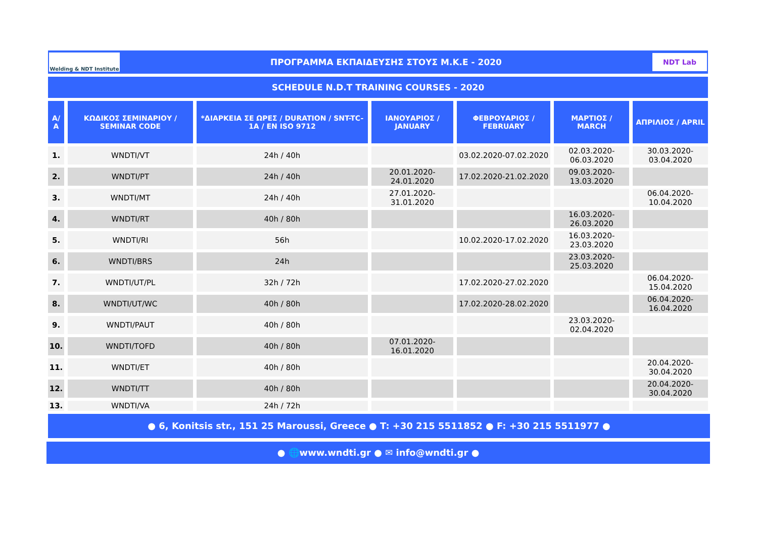Welding & NDT Institute
ΠΡΟΓΡΑΜΜΑ ΕΚΠΑΙΔΕΥΣΗΣ ΣΤΟΥΣ Μ.Κ.Ε - 2020
NDT Lab
SCHEDULE N.D.T TRAINING COURSES - 2020
| Α/Α | ΚΩΔΙΚΟΣ ΣΕΜΙΝΑΡΙΟΥ / SEMINAR CODE | *ΔΙΑΡΚΕΙΑ ΣΕ ΩΡΕΣ / DURATION / SNT-TC-1A / EN ISO 9712 | ΙΑΝΟΥΑΡΙΟΣ / JANUARY | ΦΕΒΡΟΥΑΡΙΟΣ / FEBRUARY | ΜΑΡΤΙΟΣ / MARCH | ΑΠΡΙΛΙΟΣ / APRIL |
| --- | --- | --- | --- | --- | --- | --- |
| 1. | WNDTI/VT | 24h / 40h | | 03.02.2020-07.02.2020 | 02.03.2020-06.03.2020 | 30.03.2020-03.04.2020 |
| 2. | WNDTI/PT | 24h / 40h | 20.01.2020-24.01.2020 | 17.02.2020-21.02.2020 | 09.03.2020-13.03.2020 | |
| 3. | WNDTI/MT | 24h / 40h | 27.01.2020-31.01.2020 | | | 06.04.2020-10.04.2020 |
| 4. | WNDTI/RT | 40h / 80h | | | 16.03.2020-26.03.2020 | |
| 5. | WNDTI/RI | 56h | | 10.02.2020-17.02.2020 | 16.03.2020-23.03.2020 | |
| 6. | WNDTI/BRS | 24h | | | 23.03.2020-25.03.2020 | |
| 7. | WNDTI/UT/PL | 32h / 72h | | 17.02.2020-27.02.2020 | | 06.04.2020-15.04.2020 |
| 8. | WNDTI/UT/WC | 40h / 80h | | 17.02.2020-28.02.2020 | | 06.04.2020-16.04.2020 |
| 9. | WNDTI/PAUT | 40h / 80h | | | 23.03.2020-02.04.2020 | |
| 10. | WNDTI/TOFD | 40h / 80h | 07.01.2020-16.01.2020 | | | |
| 11. | WNDTI/ET | 40h / 80h | | | | 20.04.2020-30.04.2020 |
| 12. | WNDTI/TT | 40h / 80h | | | | 20.04.2020-30.04.2020 |
| 13. | WNDTI/VA | 24h / 72h | | | | |
● 6, Konitsis str., 151 25 Maroussi, Greece ● T: +30 215 5511852 ● F: +30 215 5511977 ●
● 🌐www.wndti.gr ● ✉ info@wndti.gr ●